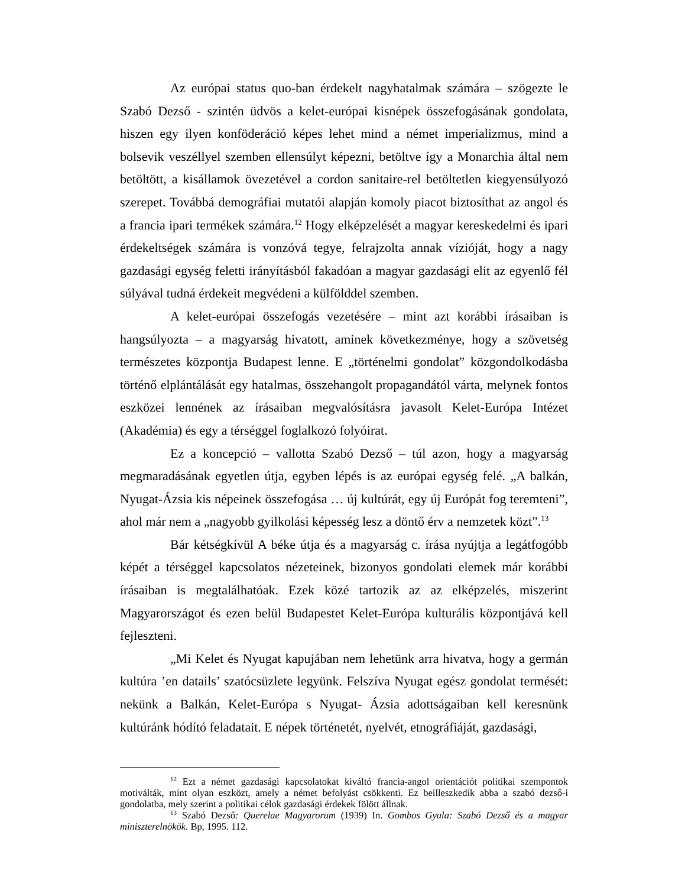Az európai status quo-ban érdekelt nagyhatalmak számára – szögezte le Szabó Dezső - szintén üdvös a kelet-európai kisnépek összefogásának gondolata, hiszen egy ilyen konföderáció képes lehet mind a német imperializmus, mind a bolsevik veszéllyel szemben ellensúlyt képezni, betöltve így a Monarchia által nem betöltött, a kisállamok övezetével a cordon sanitaire-rel betöltetlen kiegyensúlyozó szerepet. Továbbá demográfiai mutatói alapján komoly piacot biztosíthat az angol és a francia ipari termékek számára.<sup>12</sup> Hogy elképzelését a magyar kereskedelmi és ipari érdekeltségek számára is vonzóvá tegye, felrajzolta annak vízióját, hogy a nagy gazdasági egység feletti irányításból fakadóan a magyar gazdasági elit az egyenlő fél súlyával tudná érdekeit megvédeni a külfölddel szemben.
A kelet-európai összefogás vezetésére – mint azt korábbi írásaiban is hangsúlyozta – a magyarság hivatott, aminek következménye, hogy a szövetség természetes központja Budapest lenne. E „történelmi gondolat” közgondolkodásba történő elplántálását egy hatalmas, összehangolt propagandától várta, melynek fontos eszközei lennének az írásaiban megvalósításra javasolt Kelet-Európa Intézet (Akadémia) és egy a térséggel foglalkozó folyóirat.
Ez a koncepció – vallotta Szabó Dezső – túl azon, hogy a magyarság megmaradásának egyetlen útja, egyben lépés is az európai egység felé. „A balkán, Nyugat-Ázsia kis népeinek összefogása … új kultúrát, egy új Európát fog teremteni”, ahol már nem a „nagyobb gyilkolási képesség lesz a döntő érv a nemzetek közt”.<sup>13</sup>
Bár kétségkívül A béke útja és a magyarság c. írása nyújtja a legátfogóbb képét a térséggel kapcsolatos nézeteinek, bizonyos gondolati elemek már korábbi írásaiban is megtalálhatóak. Ezek közé tartozik az az elképzelés, miszerint Magyarországot és ezen belül Budapestet Kelet-Európa kulturális központjává kell fejleszteni.
„Mi Kelet és Nyugat kapujában nem lehetünk arra hivatva, hogy a germán kultúra ’en datails’ szatócsüzlete legyünk. Felszíva Nyugat egész gondolat termését: nekünk a Balkán, Kelet-Európa s Nyugat- Ázsia adottságaiban kell keresnünk kultúránk hódító feladatait. E népek történetét, nyelvét, etnográfiáját, gazdasági,
<sup>12</sup> Ezt a német gazdasági kapcsolatokat kiváltó francia-angol orientációt politikai szempontok motiválták, mint olyan eszközt, amely a német befolyást csökkenti. Ez beilleszkedik abba a szabó dezső-i gondolatba, mely szerint a politikai célok gazdasági érdekek fölött állnak.
<sup>13</sup> Szabó Dezső: Querelae Magyarorum (1939) In. Gombos Gyula: Szabó Dezső és a magyar miniszterelnökök. Bp, 1995. 112.